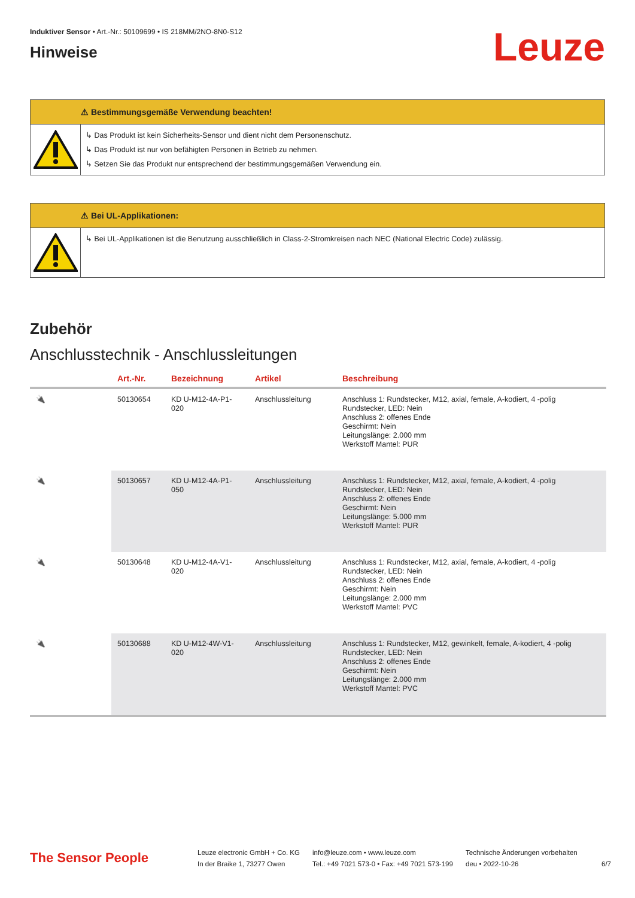Induktiver Sensor • Art.-Nr.: 50109699 • IS 218MM/2NO-8N0-S12
Hinweise
Leuze
⚠ Bestimmungsgemäße Verwendung beachten!
↳ Das Produkt ist kein Sicherheits-Sensor und dient nicht dem Personenschutz.
↳ Das Produkt ist nur von befähigten Personen in Betrieb zu nehmen.
↳ Setzen Sie das Produkt nur entsprechend der bestimmungsgemäßen Verwendung ein.
⚠ Bei UL-Applikationen:
↳ Bei UL-Applikationen ist die Benutzung ausschließlich in Class-2-Stromkreisen nach NEC (National Electric Code) zulässig.
Zubehör
Anschlusstechnik - Anschlussleitungen
| | Art.-Nr. | Bezeichnung | Artikel | Beschreibung |
| --- | --- | --- | --- | --- |
| 🔌 | 50130654 | KD U-M12-4A-P1-020 | Anschlussleitung | Anschluss 1: Rundstecker, M12, axial, female, A-kodiert, 4 -polig Rundstecker, LED: Nein Anschluss 2: offenes Ende Geschirmt: Nein Leitungslänge: 2.000 mm Werkstoff Mantel: PUR |
| 🔌 | 50130657 | KD U-M12-4A-P1-050 | Anschlussleitung | Anschluss 1: Rundstecker, M12, axial, female, A-kodiert, 4 -polig Rundstecker, LED: Nein Anschluss 2: offenes Ende Geschirmt: Nein Leitungslänge: 5.000 mm Werkstoff Mantel: PUR |
| 🔌 | 50130648 | KD U-M12-4A-V1-020 | Anschlussleitung | Anschluss 1: Rundstecker, M12, axial, female, A-kodiert, 4 -polig Rundstecker, LED: Nein Anschluss 2: offenes Ende Geschirmt: Nein Leitungslänge: 2.000 mm Werkstoff Mantel: PVC |
| 🔌 | 50130688 | KD U-M12-4W-V1-020 | Anschlussleitung | Anschluss 1: Rundstecker, M12, gewinkelt, female, A-kodiert, 4 -polig Rundstecker, LED: Nein Anschluss 2: offenes Ende Geschirmt: Nein Leitungslänge: 2.000 mm Werkstoff Mantel: PVC |
The Sensor People
Leuze electronic GmbH + Co. KG
In der Braike 1, 73277 Owen
info@leuze.com • www.leuze.com
Tel.: +49 7021 573-0 • Fax: +49 7021 573-199
Technische Änderungen vorbehalten
deu • 2022-10-26
6/7